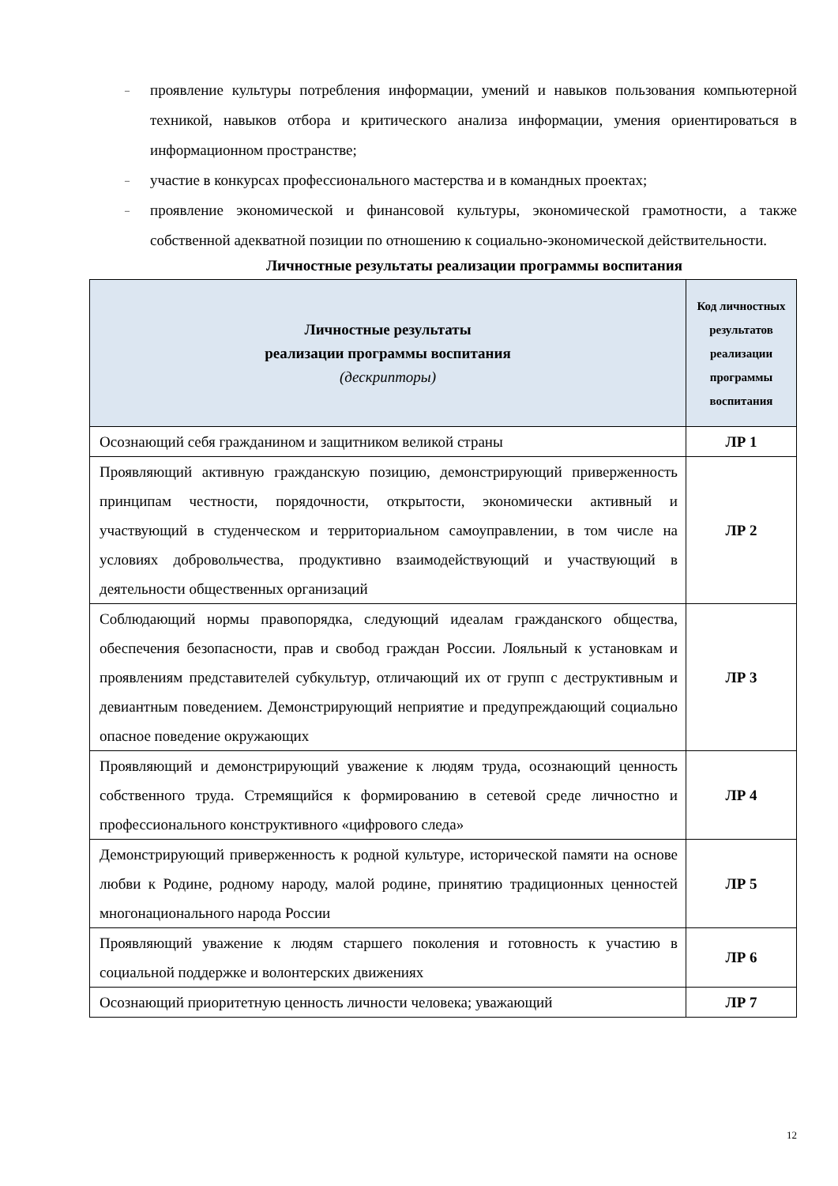– проявление культуры потребления информации, умений и навыков пользования компьютерной техникой, навыков отбора и критического анализа информации, умения ориентироваться в информационном пространстве;
– участие в конкурсах профессионального мастерства и в командных проектах;
– проявление экономической и финансовой культуры, экономической грамотности, а также собственной адекватной позиции по отношению к социально-экономической действительности.
Личностные результаты реализации программы воспитания
| Личностные результаты реализации программы воспитания (дескрипторы) | Код личностных результатов реализации программы воспитания |
| --- | --- |
| Осознающий себя гражданином и защитником великой страны | ЛР 1 |
| Проявляющий активную гражданскую позицию, демонстрирующий приверженность принципам честности, порядочности, открытости, экономически активный и участвующий в студенческом и территориальном самоуправлении, в том числе на условиях добровольчества, продуктивно взаимодействующий и участвующий в деятельности общественных организаций | ЛР 2 |
| Соблюдающий нормы правопорядка, следующий идеалам гражданского общества, обеспечения безопасности, прав и свобод граждан России. Лояльный к установкам и проявлениям представителей субкультур, отличающий их от групп с деструктивным и девиантным поведением. Демонстрирующий неприятие и предупреждающий социально опасное поведение окружающих | ЛР 3 |
| Проявляющий и демонстрирующий уважение к людям труда, осознающий ценность собственного труда. Стремящийся к формированию в сетевой среде личностно и профессионального конструктивного «цифрового следа» | ЛР 4 |
| Демонстрирующий приверженность к родной культуре, исторической памяти на основе любви к Родине, родному народу, малой родине, принятию традиционных ценностей многонационального народа России | ЛР 5 |
| Проявляющий уважение к людям старшего поколения и готовность к участию в социальной поддержке и волонтерских движениях | ЛР 6 |
| Осознающий приоритетную ценность личности человека; уважающий | ЛР 7 |
12